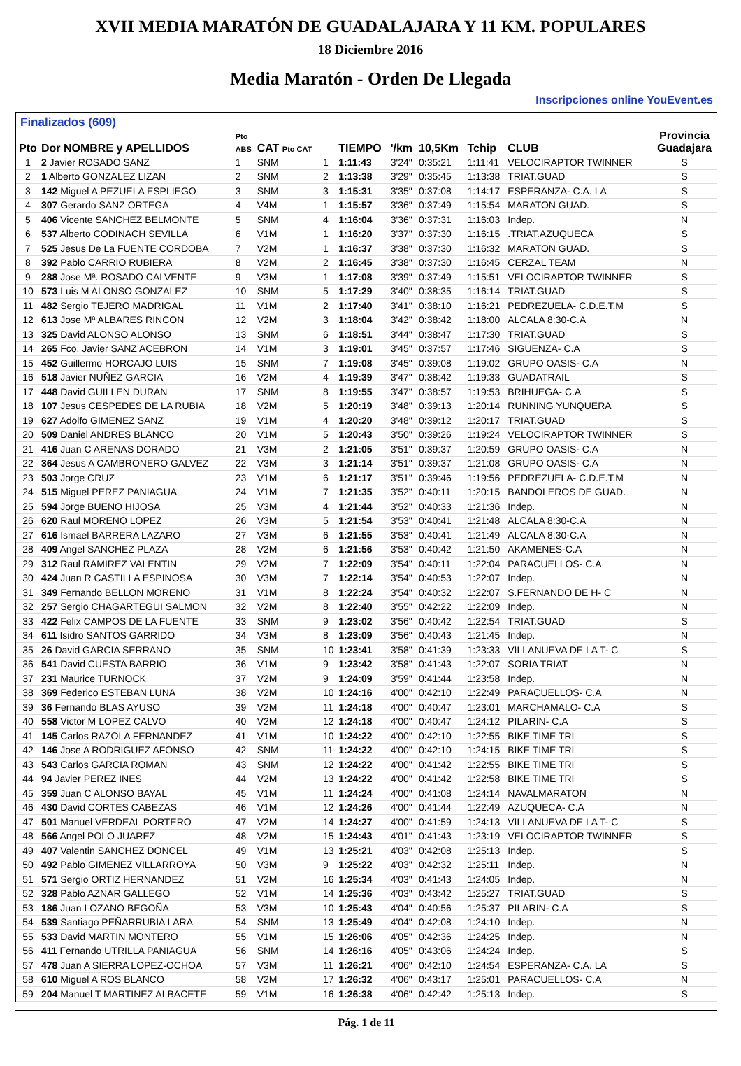XVII MEDIA MARATÓN DE GUADALAJARA Y 11 KM. POPULARES
18 Diciembre 2016
Media Maratón - Orden De Llegada
Inscripciones online YouEvent.es
Finalizados (609)
| Pto | Dor NOMBRE y APELLIDOS | Pto ABS | CAT Pto CAT | | TIEMPO | '/km | 10,5Km | Tchip | CLUB | Provincia Guadajara |
| --- | --- | --- | --- | --- | --- | --- | --- | --- | --- | --- |
| 1 | 2 Javier ROSADO SANZ | 1 | SNM | 1 | 1:11:43 | 3'24" | 0:35:21 | 1:11:41 | VELOCIRAPTOR TWINNER | S |
| 2 | 1 Alberto GONZALEZ LIZAN | 2 | SNM | 2 | 1:13:38 | 3'29" | 0:35:45 | 1:13:38 | TRIAT.GUAD | S |
| 3 | 142 Miguel A PEZUELA ESPLIEGO | 3 | SNM | 3 | 1:15:31 | 3'35" | 0:37:08 | 1:14:17 | ESPERANZA- C.A. LA | S |
| 4 | 307 Gerardo SANZ ORTEGA | 4 | V4M | 1 | 1:15:57 | 3'36" | 0:37:49 | 1:15:54 | MARATON GUAD. | S |
| 5 | 406 Vicente SANCHEZ BELMONTE | 5 | SNM | 4 | 1:16:04 | 3'36" | 0:37:31 | 1:16:03 | Indep. | N |
| 6 | 537 Alberto CODINACH SEVILLA | 6 | V1M | 1 | 1:16:20 | 3'37" | 0:37:30 | 1:16:15 | .TRIAT.AZUQUECA | S |
| 7 | 525 Jesus De La FUENTE CORDOBA | 7 | V2M | 1 | 1:16:37 | 3'38" | 0:37:30 | 1:16:32 | MARATON GUAD. | S |
| 8 | 392 Pablo CARRIO RUBIERA | 8 | V2M | 2 | 1:16:45 | 3'38" | 0:37:30 | 1:16:45 | CERZAL TEAM | N |
| 9 | 288 Jose Mª. ROSADO CALVENTE | 9 | V3M | 1 | 1:17:08 | 3'39" | 0:37:49 | 1:15:51 | VELOCIRAPTOR TWINNER | S |
| 10 | 573 Luis M ALONSO GONZALEZ | 10 | SNM | 5 | 1:17:29 | 3'40" | 0:38:35 | 1:16:14 | TRIAT.GUAD | S |
| 11 | 482 Sergio TEJERO MADRIGAL | 11 | V1M | 2 | 1:17:40 | 3'41" | 0:38:10 | 1:16:21 | PEDREZUELA- C.D.E.T.M | S |
| 12 | 613 Jose Mª ALBARES RINCON | 12 | V2M | 3 | 1:18:04 | 3'42" | 0:38:42 | 1:18:00 | ALCALA 8:30-C.A | N |
| 13 | 325 David ALONSO ALONSO | 13 | SNM | 6 | 1:18:51 | 3'44" | 0:38:47 | 1:17:30 | TRIAT.GUAD | S |
| 14 | 265 Fco. Javier SANZ ACEBRON | 14 | V1M | 3 | 1:19:01 | 3'45" | 0:37:57 | 1:17:46 | SIGUENZA- C.A | S |
| 15 | 452 Guillermo HORCAJO LUIS | 15 | SNM | 7 | 1:19:08 | 3'45" | 0:39:08 | 1:19:02 | GRUPO OASIS- C.A | N |
| 16 | 518 Javier NUÑEZ GARCIA | 16 | V2M | 4 | 1:19:39 | 3'47" | 0:38:42 | 1:19:33 | GUADATRAIL | S |
| 17 | 448 David GUILLEN DURAN | 17 | SNM | 8 | 1:19:55 | 3'47" | 0:38:57 | 1:19:53 | BRIHUEGA- C.A | S |
| 18 | 107 Jesus CESPEDES DE LA RUBIA | 18 | V2M | 5 | 1:20:19 | 3'48" | 0:39:13 | 1:20:14 | RUNNING YUNQUERA | S |
| 19 | 627 Adolfo GIMENEZ SANZ | 19 | V1M | 4 | 1:20:20 | 3'48" | 0:39:12 | 1:20:17 | TRIAT.GUAD | S |
| 20 | 509 Daniel ANDRES BLANCO | 20 | V1M | 5 | 1:20:43 | 3'50" | 0:39:26 | 1:19:24 | VELOCIRAPTOR TWINNER | S |
| 21 | 416 Juan C ARENAS DORADO | 21 | V3M | 2 | 1:21:05 | 3'51" | 0:39:37 | 1:20:59 | GRUPO OASIS- C.A | N |
| 22 | 364 Jesus A CAMBRONERO GALVEZ | 22 | V3M | 3 | 1:21:14 | 3'51" | 0:39:37 | 1:21:08 | GRUPO OASIS- C.A | N |
| 23 | 503 Jorge CRUZ | 23 | V1M | 6 | 1:21:17 | 3'51" | 0:39:46 | 1:19:56 | PEDREZUELA- C.D.E.T.M | N |
| 24 | 515 Miguel PEREZ PANIAGUA | 24 | V1M | 7 | 1:21:35 | 3'52" | 0:40:11 | 1:20:15 | BANDOLEROS DE GUAD. | N |
| 25 | 594 Jorge BUENO HIJOSA | 25 | V3M | 4 | 1:21:44 | 3'52" | 0:40:33 | 1:21:36 | Indep. | N |
| 26 | 620 Raul MORENO LOPEZ | 26 | V3M | 5 | 1:21:54 | 3'53" | 0:40:41 | 1:21:48 | ALCALA 8:30-C.A | N |
| 27 | 616 Ismael BARRERA LAZARO | 27 | V3M | 6 | 1:21:55 | 3'53" | 0:40:41 | 1:21:49 | ALCALA 8:30-C.A | N |
| 28 | 409 Angel SANCHEZ PLAZA | 28 | V2M | 6 | 1:21:56 | 3'53" | 0:40:42 | 1:21:50 | AKAMENES-C.A | N |
| 29 | 312 Raul RAMIREZ VALENTIN | 29 | V2M | 7 | 1:22:09 | 3'54" | 0:40:11 | 1:22:04 | PARACUELLOS- C.A | N |
| 30 | 424 Juan R CASTILLA ESPINOSA | 30 | V3M | 7 | 1:22:14 | 3'54" | 0:40:53 | 1:22:07 | Indep. | N |
| 31 | 349 Fernando BELLON MORENO | 31 | V1M | 8 | 1:22:24 | 3'54" | 0:40:32 | 1:22:07 | S.FERNANDO DE H- C | N |
| 32 | 257 Sergio CHAGARTEGUI SALMON | 32 | V2M | 8 | 1:22:40 | 3'55" | 0:42:22 | 1:22:09 | Indep. | N |
| 33 | 422 Felix CAMPOS DE LA FUENTE | 33 | SNM | 9 | 1:23:02 | 3'56" | 0:40:42 | 1:22:54 | TRIAT.GUAD | S |
| 34 | 611 Isidro SANTOS GARRIDO | 34 | V3M | 8 | 1:23:09 | 3'56" | 0:40:43 | 1:21:45 | Indep. | N |
| 35 | 26 David GARCIA SERRANO | 35 | SNM | 10 | 1:23:41 | 3'58" | 0:41:39 | 1:23:33 | VILLANUEVA DE LA T- C | S |
| 36 | 541 David CUESTA BARRIO | 36 | V1M | 9 | 1:23:42 | 3'58" | 0:41:43 | 1:22:07 | SORIA TRIAT | N |
| 37 | 231 Maurice TURNOCK | 37 | V2M | 9 | 1:24:09 | 3'59" | 0:41:44 | 1:23:58 | Indep. | N |
| 38 | 369 Federico ESTEBAN LUNA | 38 | V2M | 10 | 1:24:16 | 4'00" | 0:42:10 | 1:22:49 | PARACUELLOS- C.A | N |
| 39 | 36 Fernando BLAS AYUSO | 39 | V2M | 11 | 1:24:18 | 4'00" | 0:40:47 | 1:23:01 | MARCHAMALO- C.A | S |
| 40 | 558 Victor M LOPEZ CALVO | 40 | V2M | 12 | 1:24:18 | 4'00" | 0:40:47 | 1:24:12 | PILARIN- C.A | S |
| 41 | 145 Carlos RAZOLA FERNANDEZ | 41 | V1M | 10 | 1:24:22 | 4'00" | 0:42:10 | 1:22:55 | BIKE TIME TRI | S |
| 42 | 146 Jose A RODRIGUEZ AFONSO | 42 | SNM | 11 | 1:24:22 | 4'00" | 0:42:10 | 1:24:15 | BIKE TIME TRI | S |
| 43 | 543 Carlos GARCIA ROMAN | 43 | SNM | 12 | 1:24:22 | 4'00" | 0:41:42 | 1:22:55 | BIKE TIME TRI | S |
| 44 | 94 Javier PEREZ INES | 44 | V2M | 13 | 1:24:22 | 4'00" | 0:41:42 | 1:22:58 | BIKE TIME TRI | S |
| 45 | 359 Juan C ALONSO BAYAL | 45 | V1M | 11 | 1:24:24 | 4'00" | 0:41:08 | 1:24:14 | NAVALMARATON | N |
| 46 | 430 David CORTES CABEZAS | 46 | V1M | 12 | 1:24:26 | 4'00" | 0:41:44 | 1:22:49 | AZUQUECA- C.A | N |
| 47 | 501 Manuel VERDEAL PORTERO | 47 | V2M | 14 | 1:24:27 | 4'00" | 0:41:59 | 1:24:13 | VILLANUEVA DE LA T- C | S |
| 48 | 566 Angel POLO JUAREZ | 48 | V2M | 15 | 1:24:43 | 4'01" | 0:41:43 | 1:23:19 | VELOCIRAPTOR TWINNER | S |
| 49 | 407 Valentin SANCHEZ DONCEL | 49 | V1M | 13 | 1:25:21 | 4'03" | 0:42:08 | 1:25:13 | Indep. | S |
| 50 | 492 Pablo GIMENEZ VILLARROYA | 50 | V3M | 9 | 1:25:22 | 4'03" | 0:42:32 | 1:25:11 | Indep. | N |
| 51 | 571 Sergio ORTIZ HERNANDEZ | 51 | V2M | 16 | 1:25:34 | 4'03" | 0:41:43 | 1:24:05 | Indep. | N |
| 52 | 328 Pablo AZNAR GALLEGO | 52 | V1M | 14 | 1:25:36 | 4'03" | 0:43:42 | 1:25:27 | TRIAT.GUAD | S |
| 53 | 186 Juan LOZANO BEGOÑA | 53 | V3M | 10 | 1:25:43 | 4'04" | 0:40:56 | 1:25:37 | PILARIN- C.A | S |
| 54 | 539 Santiago PEÑARRUBIA LARA | 54 | SNM | 13 | 1:25:49 | 4'04" | 0:42:08 | 1:24:10 | Indep. | N |
| 55 | 533 David MARTIN MONTERO | 55 | V1M | 15 | 1:26:06 | 4'05" | 0:42:36 | 1:24:25 | Indep. | N |
| 56 | 411 Fernando UTRILLA PANIAGUA | 56 | SNM | 14 | 1:26:16 | 4'05" | 0:43:06 | 1:24:24 | Indep. | S |
| 57 | 478 Juan A SIERRA LOPEZ-OCHOA | 57 | V3M | 11 | 1:26:21 | 4'06" | 0:42:10 | 1:24:54 | ESPERANZA- C.A. LA | S |
| 58 | 610 Miguel A ROS BLANCO | 58 | V2M | 17 | 1:26:32 | 4'06" | 0:43:17 | 1:25:01 | PARACUELLOS- C.A | N |
| 59 | 204 Manuel T MARTINEZ ALBACETE | 59 | V1M | 16 | 1:26:38 | 4'06" | 0:42:42 | 1:25:13 | Indep. | S |
Pág. 1 de 11